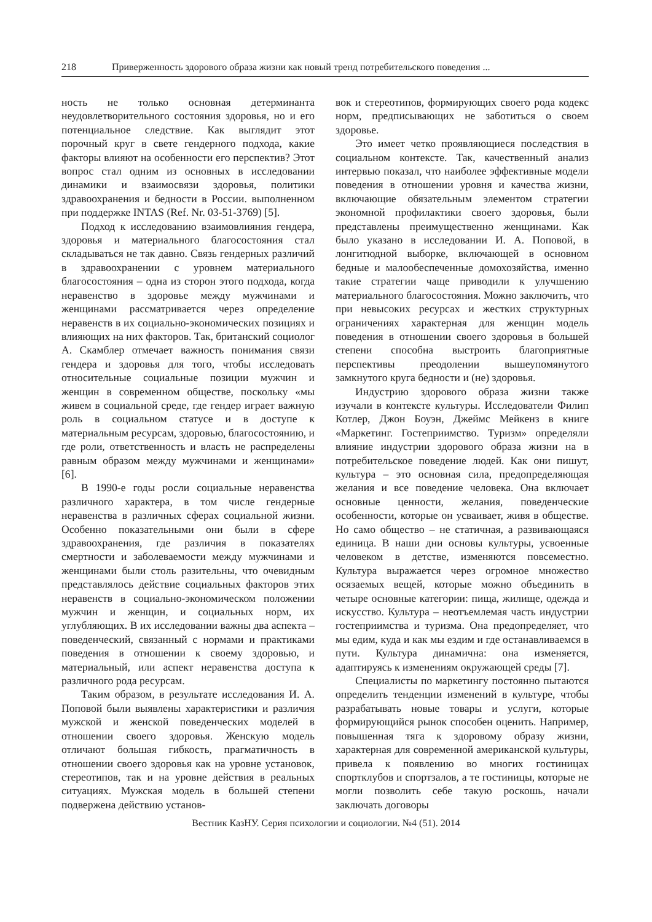218 Приверженность здорового образа жизни как новый тренд потребительского поведения ...
ность не только основная детерминанта неудовлетворительного состояния здоровья, но и его потенциальное следствие. Как выглядит этот порочный круг в свете гендерного подхода, какие факторы влияют на особенности его перспектив? Этот вопрос стал одним из основных в исследовании динамики и взаимосвязи здоровья, политики здравоохранения и бедности в России. выполненном при поддержке INTAS (Ref. Nr. 03-51-3769) [5].
Подход к исследованию взаимовлияния гендера, здоровья и материального благосостояния стал складываться не так давно. Связь гендерных различий в здравоохранении с уровнем материального благосостояния – одна из сторон этого подхода, когда неравенство в здоровье между мужчинами и женщинами рассматривается через определение неравенств в их социально-экономических позициях и влияющих на них факторов. Так, британский социолог А. Скамблер отмечает важность понимания связи гендера и здоровья для того, чтобы исследовать относительные социальные позиции мужчин и женщин в современном обществе, поскольку «мы живем в социальной среде, где гендер играет важную роль в социальном статусе и в доступе к материальным ресурсам, здоровью, благосостоянию, и где роли, ответственность и власть не распределены равным образом между мужчинами и женщинами» [6].
В 1990-е годы росли социальные неравенства различного характера, в том числе гендерные неравенства в различных сферах социальной жизни. Особенно показательными они были в сфере здравоохранения, где различия в показателях смертности и заболеваемости между мужчинами и женщинами были столь разительны, что очевидным представлялось действие социальных факторов этих неравенств в социально-экономическом положении мужчин и женщин, и социальных норм, их углубляющих. В их исследовании важны два аспекта – поведенческий, связанный с нормами и практиками поведения в отношении к своему здоровью, и материальный, или аспект неравенства доступа к различного рода ресурсам.
Таким образом, в результате исследования И. А. Поповой были выявлены характеристики и различия мужской и женской поведенческих моделей в отношении своего здоровья. Женскую модель отличают большая гибкость, прагматичность в отношении своего здоровья как на уровне установок, стереотипов, так и на уровне действия в реальных ситуациях. Мужская модель в большей степени подвержена действию установ-
вок и стереотипов, формирующих своего рода кодекс норм, предписывающих не заботиться о своем здоровье.
Это имеет четко проявляющиеся последствия в социальном контексте. Так, качественный анализ интервью показал, что наиболее эффективные модели поведения в отношении уровня и качества жизни, включающие обязательным элементом стратегии экономной профилактики своего здоровья, были представлены преимущественно женщинами. Как было указано в исследовании И. А. Поповой, в лонгитюдной выборке, включающей в основном бедные и малообеспеченные домохозяйства, именно такие стратегии чаще приводили к улучшению материального благосостояния. Можно заключить, что при невысоких ресурсах и жестких структурных ограничениях характерная для женщин модель поведения в отношении своего здоровья в большей степени способна выстроить благоприятные перспективы преодолении вышеупомянутого замкнутого круга бедности и (не) здоровья.
Индустрию здорового образа жизни также изучали в контексте культуры. Исследователи Филип Котлер, Джон Боуэн, Джеймс Мейкенз в книге «Маркетинг. Гостеприимство. Туризм» определяли влияние индустрии здорового образа жизни на в потребительское поведение людей. Как они пишут, культура – это основная сила, предопределяющая желания и все поведение человека. Она включает основные ценности, желания, поведенческие особенности, которые он усваивает, живя в обществе. Но само общество – не статичная, а развивающаяся единица. В наши дни основы культуры, усвоенные человеком в детстве, изменяются повсеместно. Культура выражается через огромное множество осязаемых вещей, которые можно объединить в четыре основные категории: пища, жилище, одежда и искусство. Культура – неотъемлемая часть индустрии гостеприимства и туризма. Она предопределяет, что мы едим, куда и как мы ездим и где останавливаемся в пути. Культура динамична: она изменяется, адаптируясь к изменениям окружающей среды [7].
Специалисты по маркетингу постоянно пытаются определить тенденции изменений в культуре, чтобы разрабатывать новые товары и услуги, которые формирующийся рынок способен оценить. Например, повышенная тяга к здоровому образу жизни, характерная для современной американской культуры, привела к появлению во многих гостиницах спортклубов и спортзалов, а те гостиницы, которые не могли позволить себе такую роскошь, начали заключать договоры
Вестник КазНУ. Серия психологии и социологии. №4 (51). 2014